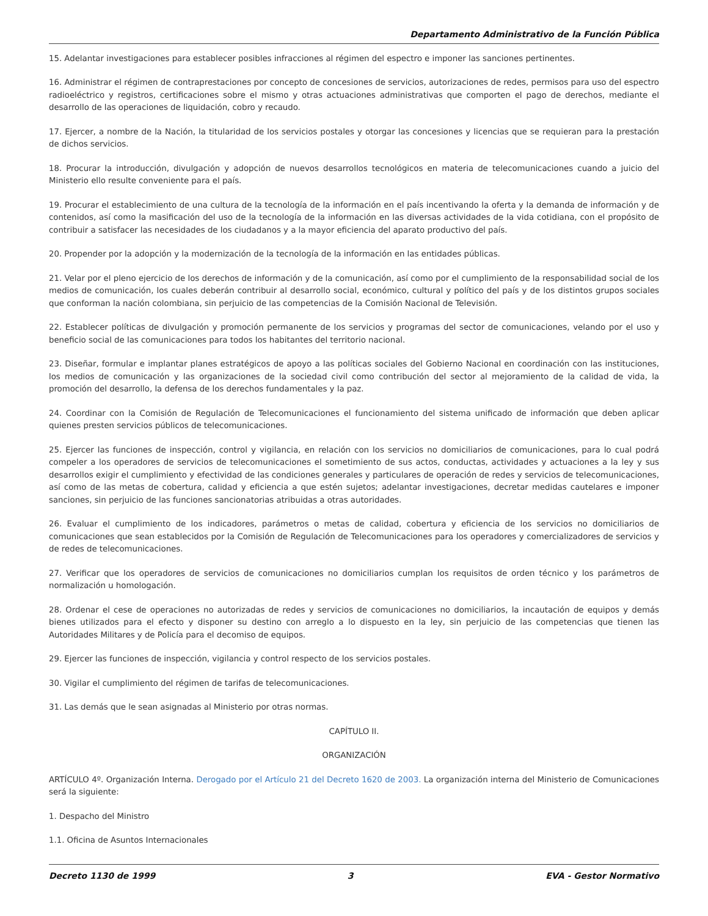Departamento Administrativo de la Función Pública
15. Adelantar investigaciones para establecer posibles infracciones al régimen del espectro e imponer las sanciones pertinentes.
16. Administrar el régimen de contraprestaciones por concepto de concesiones de servicios, autorizaciones de redes, permisos para uso del espectro radioeléctrico y registros, certificaciones sobre el mismo y otras actuaciones administrativas que comporten el pago de derechos, mediante el desarrollo de las operaciones de liquidación, cobro y recaudo.
17. Ejercer, a nombre de la Nación, la titularidad de los servicios postales y otorgar las concesiones y licencias que se requieran para la prestación de dichos servicios.
18. Procurar la introducción, divulgación y adopción de nuevos desarrollos tecnológicos en materia de telecomunicaciones cuando a juicio del Ministerio ello resulte conveniente para el país.
19. Procurar el establecimiento de una cultura de la tecnología de la información en el país incentivando la oferta y la demanda de información y de contenidos, así como la masificación del uso de la tecnología de la información en las diversas actividades de la vida cotidiana, con el propósito de contribuir a satisfacer las necesidades de los ciudadanos y a la mayor eficiencia del aparato productivo del país.
20. Propender por la adopción y la modernización de la tecnología de la información en las entidades públicas.
21. Velar por el pleno ejercicio de los derechos de información y de la comunicación, así como por el cumplimiento de la responsabilidad social de los medios de comunicación, los cuales deberán contribuir al desarrollo social, económico, cultural y político del país y de los distintos grupos sociales que conforman la nación colombiana, sin perjuicio de las competencias de la Comisión Nacional de Televisión.
22. Establecer políticas de divulgación y promoción permanente de los servicios y programas del sector de comunicaciones, velando por el uso y beneficio social de las comunicaciones para todos los habitantes del territorio nacional.
23. Diseñar, formular e implantar planes estratégicos de apoyo a las políticas sociales del Gobierno Nacional en coordinación con las instituciones, los medios de comunicación y las organizaciones de la sociedad civil como contribución del sector al mejoramiento de la calidad de vida, la promoción del desarrollo, la defensa de los derechos fundamentales y la paz.
24. Coordinar con la Comisión de Regulación de Telecomunicaciones el funcionamiento del sistema unificado de información que deben aplicar quienes presten servicios públicos de telecomunicaciones.
25. Ejercer las funciones de inspección, control y vigilancia, en relación con los servicios no domiciliarios de comunicaciones, para lo cual podrá compeler a los operadores de servicios de telecomunicaciones el sometimiento de sus actos, conductas, actividades y actuaciones a la ley y sus desarrollos exigir el cumplimiento y efectividad de las condiciones generales y particulares de operación de redes y servicios de telecomunicaciones, así como de las metas de cobertura, calidad y eficiencia a que estén sujetos; adelantar investigaciones, decretar medidas cautelares e imponer sanciones, sin perjuicio de las funciones sancionatorias atribuidas a otras autoridades.
26. Evaluar el cumplimiento de los indicadores, parámetros o metas de calidad, cobertura y eficiencia de los servicios no domiciliarios de comunicaciones que sean establecidos por la Comisión de Regulación de Telecomunicaciones para los operadores y comercializadores de servicios y de redes de telecomunicaciones.
27. Verificar que los operadores de servicios de comunicaciones no domiciliarios cumplan los requisitos de orden técnico y los parámetros de normalización u homologación.
28. Ordenar el cese de operaciones no autorizadas de redes y servicios de comunicaciones no domiciliarios, la incautación de equipos y demás bienes utilizados para el efecto y disponer su destino con arreglo a lo dispuesto en la ley, sin perjuicio de las competencias que tienen las Autoridades Militares y de Policía para el decomiso de equipos.
29. Ejercer las funciones de inspección, vigilancia y control respecto de los servicios postales.
30. Vigilar el cumplimiento del régimen de tarifas de telecomunicaciones.
31. Las demás que le sean asignadas al Ministerio por otras normas.
CAPÍTULO II.
ORGANIZACIÓN
ARTÍCULO 4º. Organización Interna. Derogado por el Artículo 21 del Decreto 1620 de 2003. La organización interna del Ministerio de Comunicaciones será la siguiente:
1. Despacho del Ministro
1.1. Oficina de Asuntos Internacionales
Decreto 1130 de 1999 3 EVA - Gestor Normativo